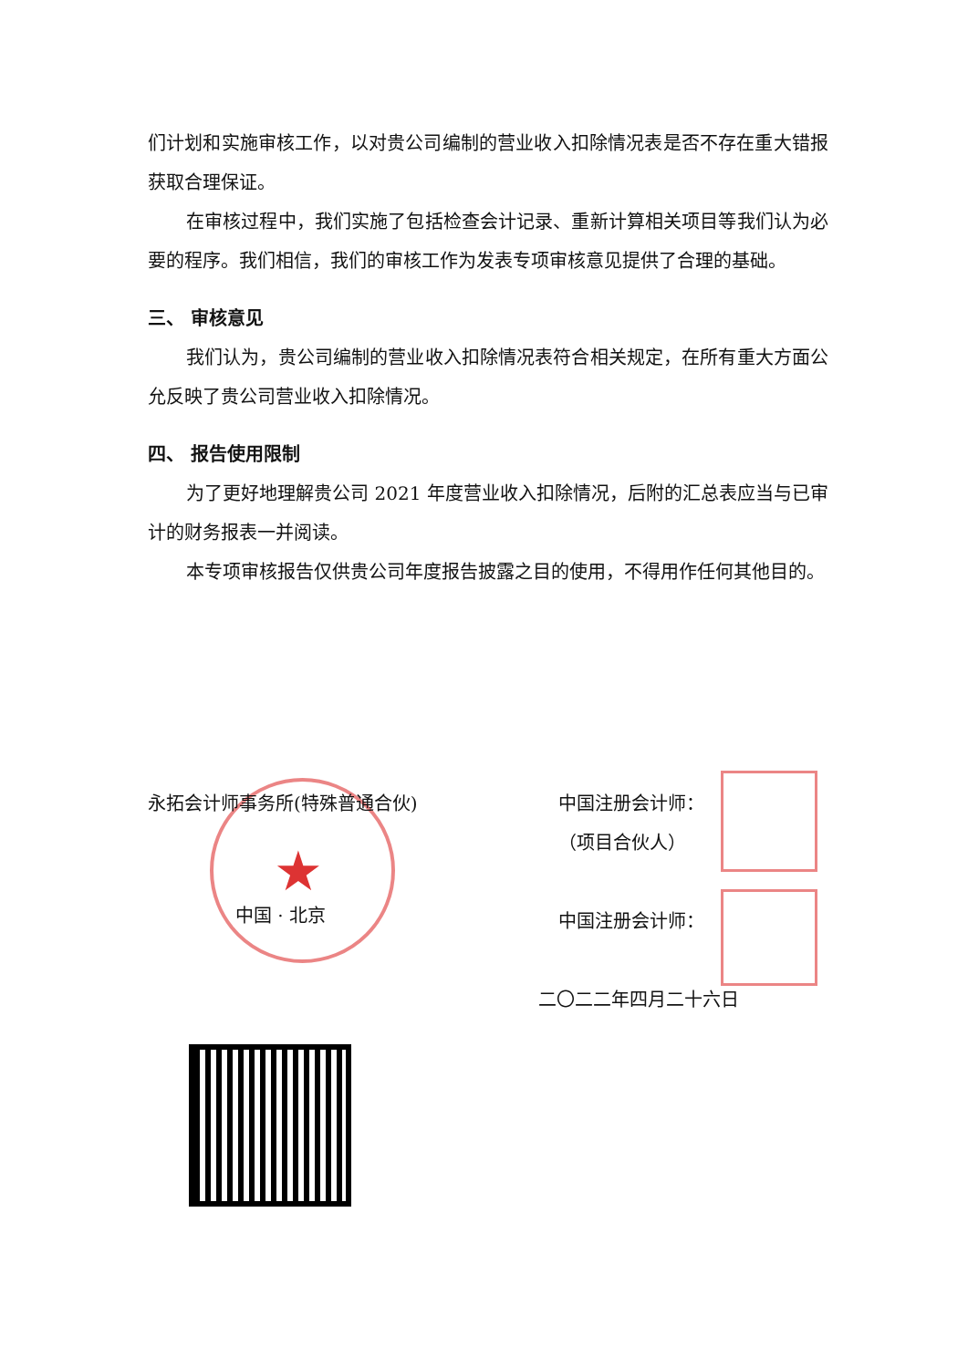们计划和实施审核工作，以对贵公司编制的营业收入扣除情况表是否不存在重大错报获取合理保证。
在审核过程中，我们实施了包括检查会计记录、重新计算相关项目等我们认为必要的程序。我们相信，我们的审核工作为发表专项审核意见提供了合理的基础。
三、 审核意见
我们认为，贵公司编制的营业收入扣除情况表符合相关规定，在所有重大方面公允反映了贵公司营业收入扣除情况。
四、 报告使用限制
为了更好地理解贵公司 2021 年度营业收入扣除情况，后附的汇总表应当与已审计的财务报表一并阅读。
本专项审核报告仅供贵公司年度报告披露之目的使用，不得用作任何其他目的。
★
永拓会计师事务所(特殊普通合伙)
中国 · 北京
中国注册会计师：
（项目合伙人）
中国注册会计师：
二〇二二年四月二十六日